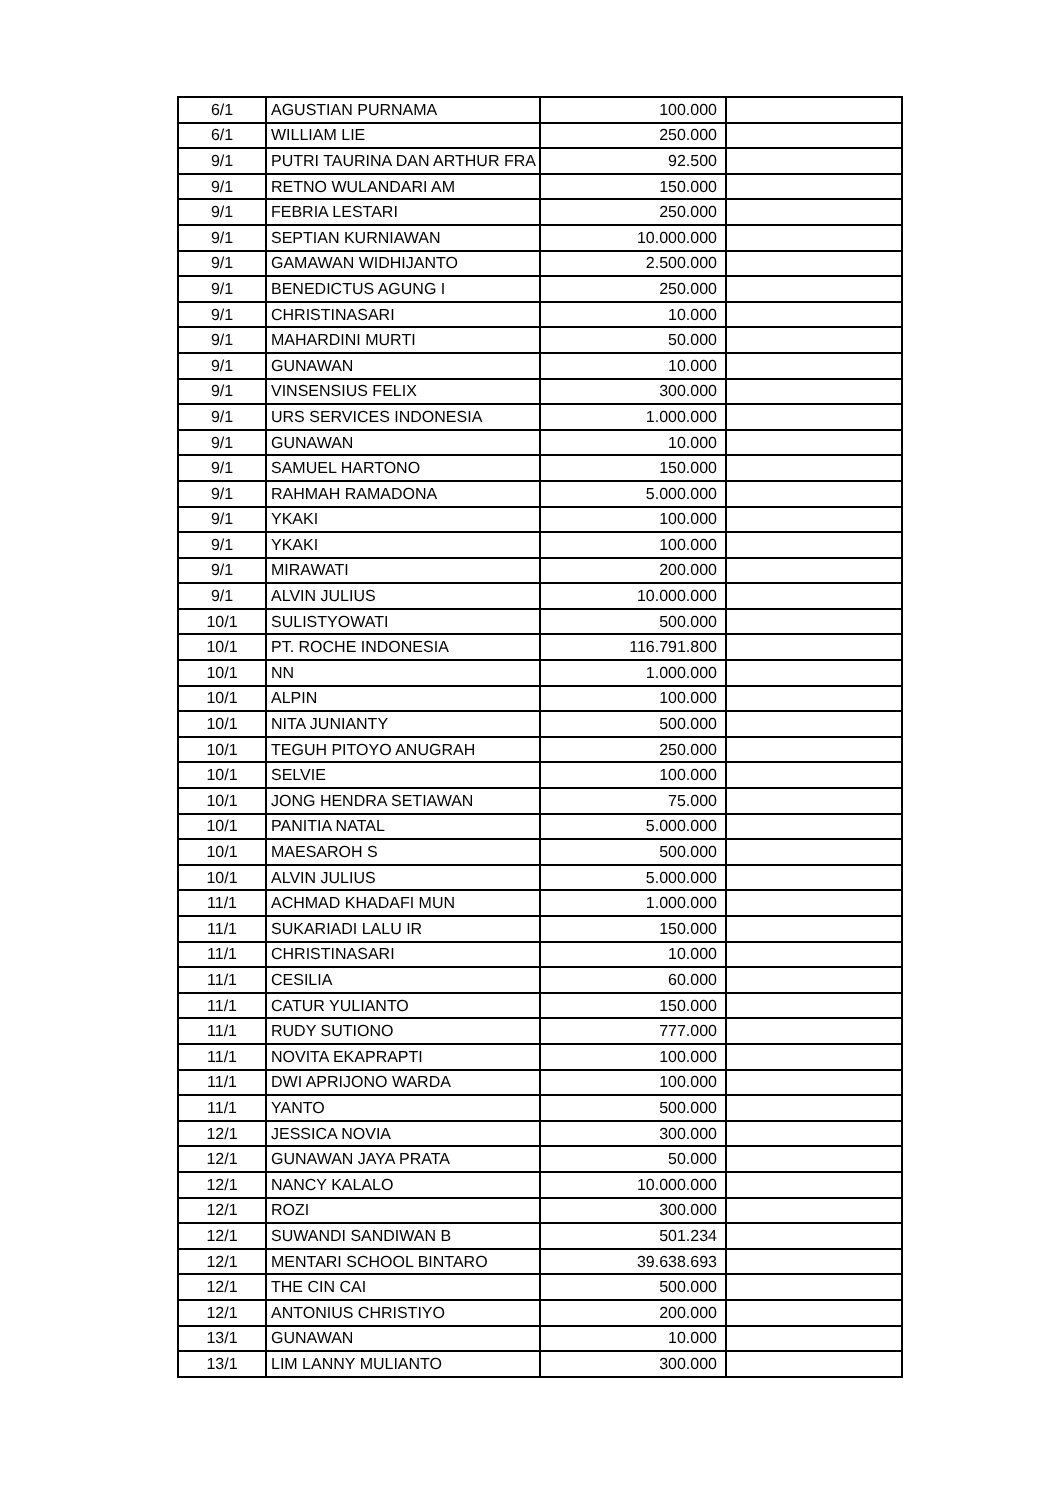| 6/1 | AGUSTIAN PURNAMA | 100.000 | |
| 6/1 | WILLIAM LIE | 250.000 | |
| 9/1 | PUTRI TAURINA DAN ARTHUR FRA | 92.500 | |
| 9/1 | RETNO WULANDARI AM | 150.000 | |
| 9/1 | FEBRIA LESTARI | 250.000 | |
| 9/1 | SEPTIAN KURNIAWAN | 10.000.000 | |
| 9/1 | GAMAWAN WIDHIJANTO | 2.500.000 | |
| 9/1 | BENEDICTUS AGUNG I | 250.000 | |
| 9/1 | CHRISTINASARI | 10.000 | |
| 9/1 | MAHARDINI MURTI | 50.000 | |
| 9/1 | GUNAWAN | 10.000 | |
| 9/1 | VINSENSIUS FELIX | 300.000 | |
| 9/1 | URS SERVICES INDONESIA | 1.000.000 | |
| 9/1 | GUNAWAN | 10.000 | |
| 9/1 | SAMUEL HARTONO | 150.000 | |
| 9/1 | RAHMAH RAMADONA | 5.000.000 | |
| 9/1 | YKAKI | 100.000 | |
| 9/1 | YKAKI | 100.000 | |
| 9/1 | MIRAWATI | 200.000 | |
| 9/1 | ALVIN JULIUS | 10.000.000 | |
| 10/1 | SULISTYOWATI | 500.000 | |
| 10/1 | PT. ROCHE INDONESIA | 116.791.800 | |
| 10/1 | NN | 1.000.000 | |
| 10/1 | ALPIN | 100.000 | |
| 10/1 | NITA JUNIANTY | 500.000 | |
| 10/1 | TEGUH PITOYO ANUGRAH | 250.000 | |
| 10/1 | SELVIE | 100.000 | |
| 10/1 | JONG HENDRA SETIAWAN | 75.000 | |
| 10/1 | PANITIA NATAL | 5.000.000 | |
| 10/1 | MAESAROH S | 500.000 | |
| 10/1 | ALVIN JULIUS | 5.000.000 | |
| 11/1 | ACHMAD KHADAFI MUN | 1.000.000 | |
| 11/1 | SUKARIADI LALU IR | 150.000 | |
| 11/1 | CHRISTINASARI | 10.000 | |
| 11/1 | CESILIA | 60.000 | |
| 11/1 | CATUR YULIANTO | 150.000 | |
| 11/1 | RUDY SUTIONO | 777.000 | |
| 11/1 | NOVITA EKAPRAPTI | 100.000 | |
| 11/1 | DWI APRIJONO WARDA | 100.000 | |
| 11/1 | YANTO | 500.000 | |
| 12/1 | JESSICA NOVIA | 300.000 | |
| 12/1 | GUNAWAN JAYA PRATA | 50.000 | |
| 12/1 | NANCY KALALO | 10.000.000 | |
| 12/1 | ROZI | 300.000 | |
| 12/1 | SUWANDI SANDIWAN B | 501.234 | |
| 12/1 | MENTARI SCHOOL BINTARO | 39.638.693 | |
| 12/1 | THE CIN CAI | 500.000 | |
| 12/1 | ANTONIUS CHRISTIYO | 200.000 | |
| 13/1 | GUNAWAN | 10.000 | |
| 13/1 | LIM LANNY MULIANTO | 300.000 | |